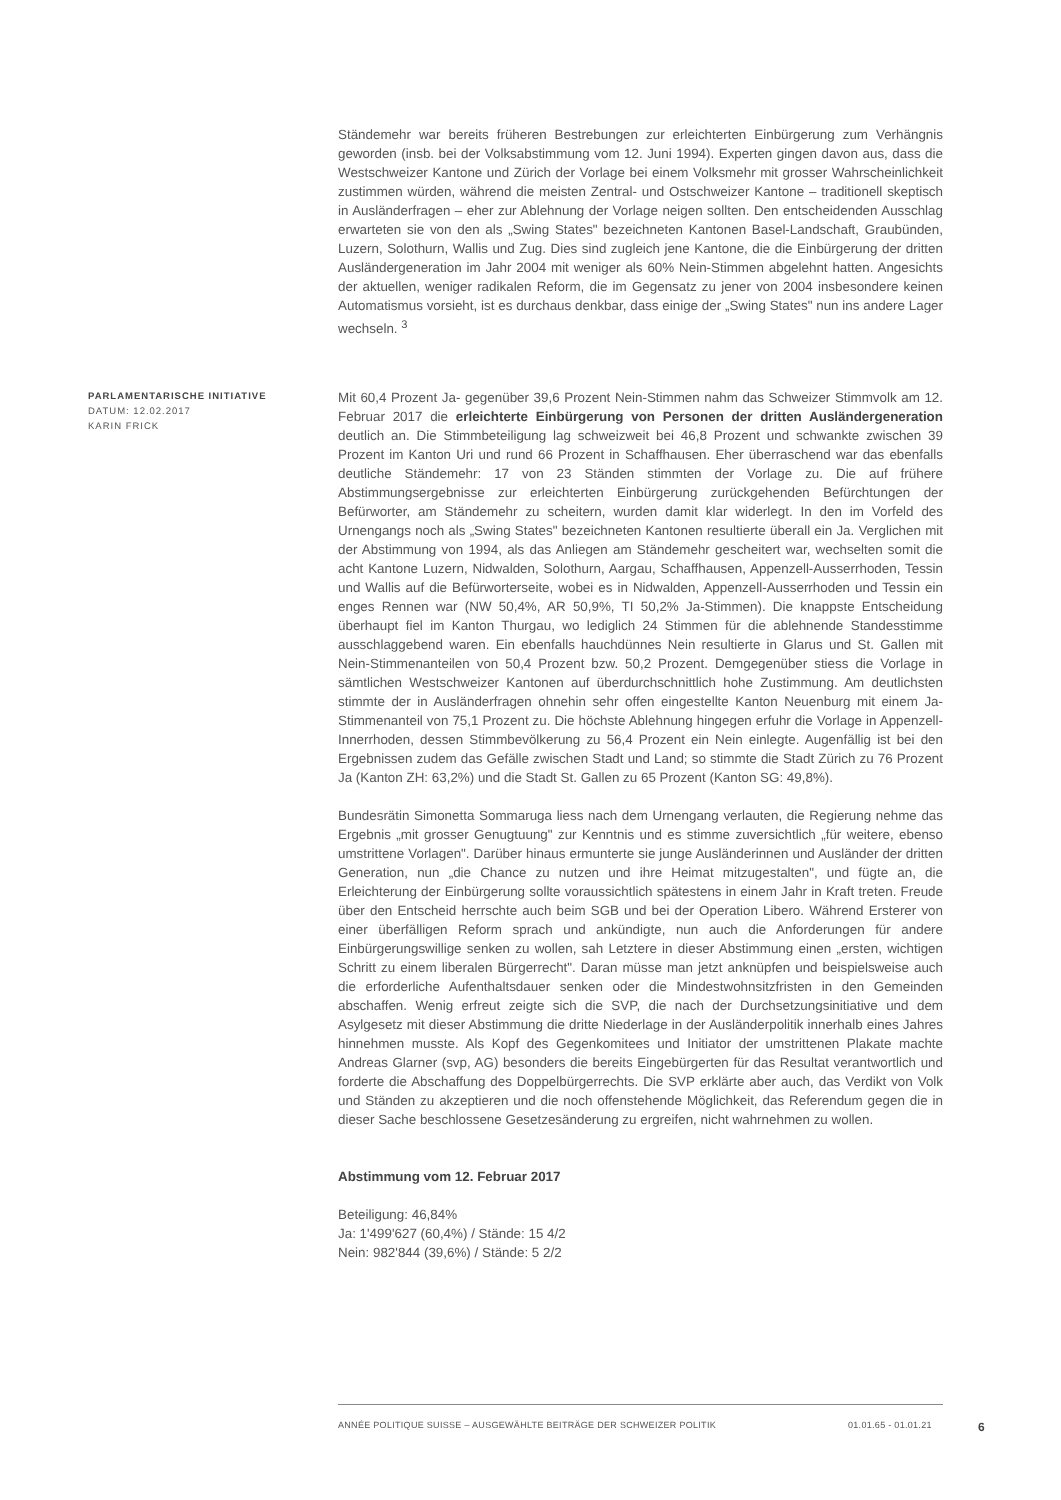Ständemehr war bereits früheren Bestrebungen zur erleichterten Einbürgerung zum Verhängnis geworden (insb. bei der Volksabstimmung vom 12. Juni 1994). Experten gingen davon aus, dass die Westschweizer Kantone und Zürich der Vorlage bei einem Volksmehr mit grosser Wahrscheinlichkeit zustimmen würden, während die meisten Zentral- und Ostschweizer Kantone – traditionell skeptisch in Ausländerfragen – eher zur Ablehnung der Vorlage neigen sollten. Den entscheidenden Ausschlag erwarteten sie von den als „Swing States" bezeichneten Kantonen Basel-Landschaft, Graubünden, Luzern, Solothurn, Wallis und Zug. Dies sind zugleich jene Kantone, die die Einbürgerung der dritten Ausländergeneration im Jahr 2004 mit weniger als 60% Nein-Stimmen abgelehnt hatten. Angesichts der aktuellen, weniger radikalen Reform, die im Gegensatz zu jener von 2004 insbesondere keinen Automatismus vorsieht, ist es durchaus denkbar, dass einige der „Swing States" nun ins andere Lager wechseln. <sup>3</sup>
PARLAMENTARISCHE INITIATIVE
DATUM: 12.02.2017
KARIN FRICK
Mit 60,4 Prozent Ja- gegenüber 39,6 Prozent Nein-Stimmen nahm das Schweizer Stimmvolk am 12. Februar 2017 die erleichterte Einbürgerung von Personen der dritten Ausländergeneration deutlich an. Die Stimmbeteiligung lag schweizweit bei 46,8 Prozent und schwankte zwischen 39 Prozent im Kanton Uri und rund 66 Prozent in Schaffhausen. Eher überraschend war das ebenfalls deutliche Ständemehr: 17 von 23 Ständen stimmten der Vorlage zu. Die auf frühere Abstimmungsergebnisse zur erleichterten Einbürgerung zurückgehenden Befürchtungen der Befürworter, am Ständemehr zu scheitern, wurden damit klar widerlegt. In den im Vorfeld des Urnengangs noch als „Swing States" bezeichneten Kantonen resultierte überall ein Ja. Verglichen mit der Abstimmung von 1994, als das Anliegen am Ständemehr gescheitert war, wechselten somit die acht Kantone Luzern, Nidwalden, Solothurn, Aargau, Schaffhausen, Appenzell-Ausserrhoden, Tessin und Wallis auf die Befürworterseite, wobei es in Nidwalden, Appenzell-Ausserrhoden und Tessin ein enges Rennen war (NW 50,4%, AR 50,9%, TI 50,2% Ja-Stimmen). Die knappste Entscheidung überhaupt fiel im Kanton Thurgau, wo lediglich 24 Stimmen für die ablehnende Standesstimme ausschlaggebend waren. Ein ebenfalls hauchdünnes Nein resultierte in Glarus und St. Gallen mit Nein-Stimmenanteilen von 50,4 Prozent bzw. 50,2 Prozent. Demgegenüber stiess die Vorlage in sämtlichen Westschweizer Kantonen auf überdurchschnittlich hohe Zustimmung. Am deutlichsten stimmte der in Ausländerfragen ohnehin sehr offen eingestellte Kanton Neuenburg mit einem Ja-Stimmenanteil von 75,1 Prozent zu. Die höchste Ablehnung hingegen erfuhr die Vorlage in Appenzell-Innerrhoden, dessen Stimmbevölkerung zu 56,4 Prozent ein Nein einlegte. Augenfällig ist bei den Ergebnissen zudem das Gefälle zwischen Stadt und Land; so stimmte die Stadt Zürich zu 76 Prozent Ja (Kanton ZH: 63,2%) und die Stadt St. Gallen zu 65 Prozent (Kanton SG: 49,8%).
Bundesrätin Simonetta Sommaruga liess nach dem Urnengang verlauten, die Regierung nehme das Ergebnis „mit grosser Genugtuung" zur Kenntnis und es stimme zuversichtlich „für weitere, ebenso umstrittene Vorlagen". Darüber hinaus ermunterte sie junge Ausländerinnen und Ausländer der dritten Generation, nun „die Chance zu nutzen und ihre Heimat mitzugestalten", und fügte an, die Erleichterung der Einbürgerung sollte voraussichtlich spätestens in einem Jahr in Kraft treten. Freude über den Entscheid herrschte auch beim SGB und bei der Operation Libero. Während Ersterer von einer überfälligen Reform sprach und ankündigte, nun auch die Anforderungen für andere Einbürgerungswillige senken zu wollen, sah Letztere in dieser Abstimmung einen „ersten, wichtigen Schritt zu einem liberalen Bürgerrecht". Daran müsse man jetzt anknüpfen und beispielsweise auch die erforderliche Aufenthaltsdauer senken oder die Mindestwohnsitzfristen in den Gemeinden abschaffen. Wenig erfreut zeigte sich die SVP, die nach der Durchsetzungsinitiative und dem Asylgesetz mit dieser Abstimmung die dritte Niederlage in der Ausländerpolitik innerhalb eines Jahres hinnehmen musste. Als Kopf des Gegenkomitees und Initiator der umstrittenen Plakate machte Andreas Glarner (svp, AG) besonders die bereits Eingebürgerten für das Resultat verantwortlich und forderte die Abschaffung des Doppelbürgerrechts. Die SVP erklärte aber auch, das Verdikt von Volk und Ständen zu akzeptieren und die noch offenstehende Möglichkeit, das Referendum gegen die in dieser Sache beschlossene Gesetzesänderung zu ergreifen, nicht wahrnehmen zu wollen.
Abstimmung vom 12. Februar 2017
Beteiligung: 46,84%
Ja: 1'499'627 (60,4%) / Stände: 15 4/2
Nein: 982'844 (39,6%) / Stände: 5 2/2
ANNÉE POLITIQUE SUISSE – AUSGEWÄHLTE BEITRÄGE DER SCHWEIZER POLITIK 01.01.65 - 01.01.21 6